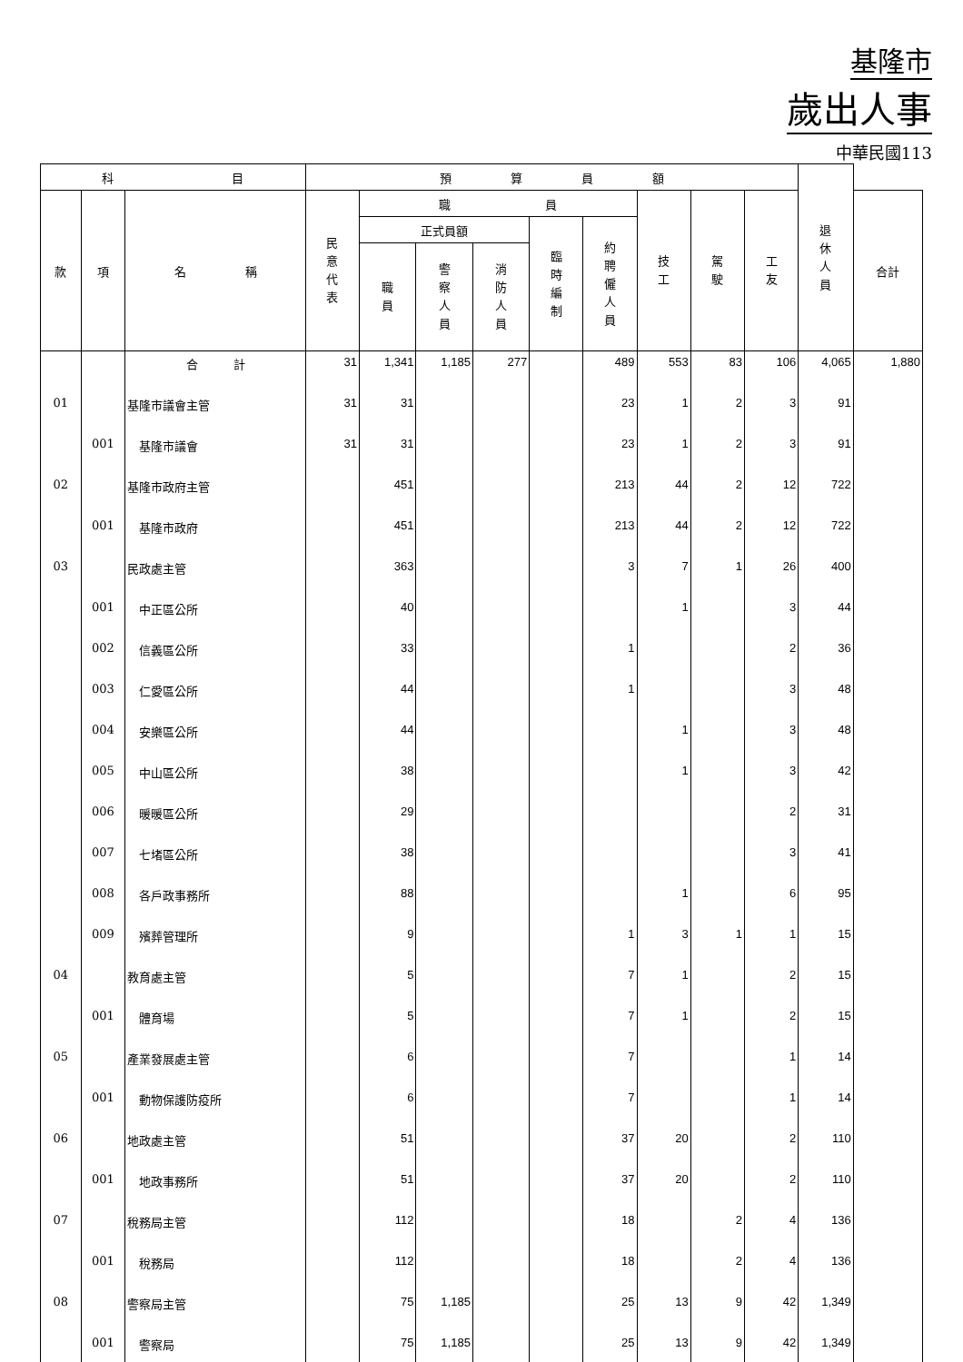基隆市
歲出人事
中華民國113
| 科 目 | | | 預 算 員 額 | | | | | | | | | 退休人員 | |
| --- | --- | --- | --- | --- | --- | --- | --- | --- | --- | --- | --- | --- | --- |
| 款 | 項 | 名 稱 | 民意代表 | 職 員 | | | | | 技工 | 駕駛 | 工友 | | 合計 |
| | | | | 正式員額 | | | 臨時編制 | 約聘僱人員 | | | | | |
| | | | | 職員 | 警察人員 | 消防人員 | | | | | | | |
| | | 合 計 | 31 | 1,341 | 1,185 | 277 | | 489 | 553 | 83 | 106 | 4,065 | 1,880 |
| 01 | | 基隆市議會主管 | 31 | 31 | | | | 23 | 1 | 2 | 3 | 91 | |
| | 001 | 基隆市議會 | 31 | 31 | | | | 23 | 1 | 2 | 3 | 91 | |
| 02 | | 基隆市政府主管 | | 451 | | | | 213 | 44 | 2 | 12 | 722 | |
| | 001 | 基隆市政府 | | 451 | | | | 213 | 44 | 2 | 12 | 722 | |
| 03 | | 民政處主管 | | 363 | | | | 3 | 7 | 1 | 26 | 400 | |
| | 001 | 中正區公所 | | 40 | | | | | 1 | | 3 | 44 | |
| | 002 | 信義區公所 | | 33 | | | | 1 | | | 2 | 36 | |
| | 003 | 仁愛區公所 | | 44 | | | | 1 | | | 3 | 48 | |
| | 004 | 安樂區公所 | | 44 | | | | | 1 | | 3 | 48 | |
| | 005 | 中山區公所 | | 38 | | | | | 1 | | 3 | 42 | |
| | 006 | 暖暖區公所 | | 29 | | | | | | | 2 | 31 | |
| | 007 | 七堵區公所 | | 38 | | | | | | | 3 | 41 | |
| | 008 | 各戶政事務所 | | 88 | | | | | 1 | | 6 | 95 | |
| | 009 | 殯葬管理所 | | 9 | | | | 1 | 3 | 1 | 1 | 15 | |
| 04 | | 教育處主管 | | 5 | | | | 7 | 1 | | 2 | 15 | |
| | 001 | 體育場 | | 5 | | | | 7 | 1 | | 2 | 15 | |
| 05 | | 產業發展處主管 | | 6 | | | | 7 | | | 1 | 14 | |
| | 001 | 動物保護防疫所 | | 6 | | | | 7 | | | 1 | 14 | |
| 06 | | 地政處主管 | | 51 | | | | 37 | 20 | | 2 | 110 | |
| | 001 | 地政事務所 | | 51 | | | | 37 | 20 | | 2 | 110 | |
| 07 | | 稅務局主管 | | 112 | | | | 18 | | 2 | 4 | 136 | |
| | 001 | 稅務局 | | 112 | | | | 18 | | 2 | 4 | 136 | |
| 08 | | 警察局主管 | | 75 | 1,185 | | | 25 | 13 | 9 | 42 | 1,349 | |
| | 001 | 警察局 | | 75 | 1,185 | | | 25 | 13 | 9 | 42 | 1,349 | |